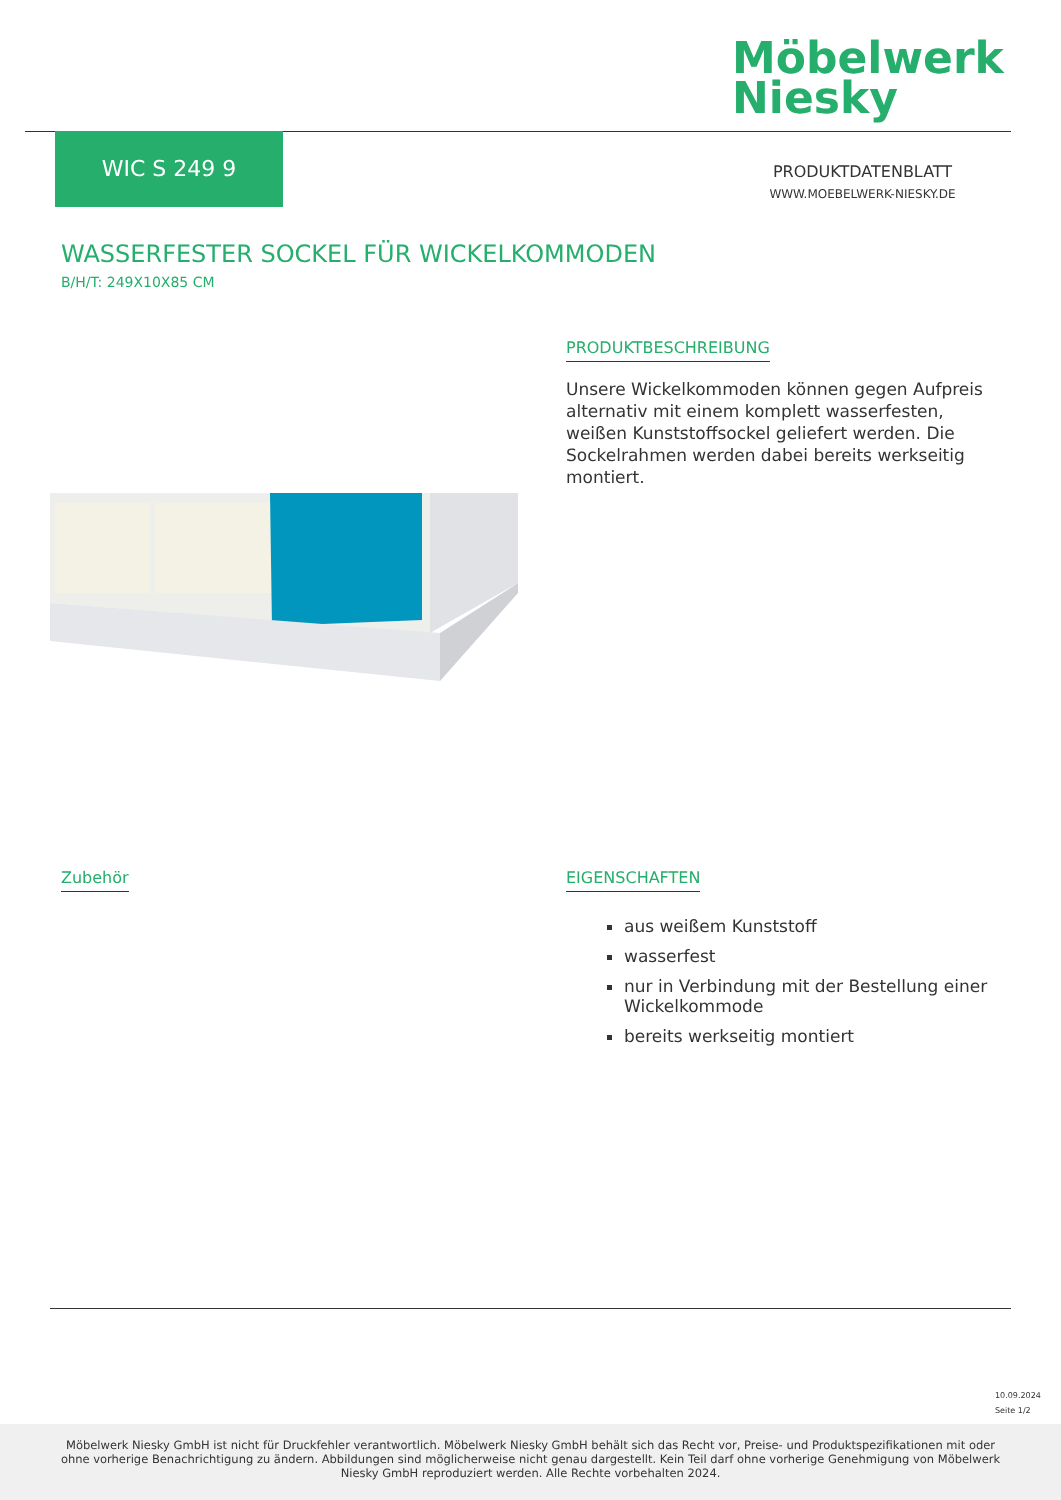Möbelwerk
Niesky
WIC S 249 9
PRODUKTDATENBLATT
WWW.MOEBELWERK-NIESKY.DE
WASSERFESTER SOCKEL FÜR WICKELKOMMODEN
B/H/T: 249X10X85 CM
PRODUKTBESCHREIBUNG
Unsere Wickelkommoden können gegen Aufpreis alternativ mit einem komplett wasserfesten, weißen Kunststoffsockel geliefert werden. Die Sockelrahmen werden dabei bereits werkseitig montiert.
Zubehör
EIGENSCHAFTEN
aus weißem Kunststoff
wasserfest
nur in Verbindung mit der Bestellung einer Wickelkommode
bereits werkseitig montiert
10.09.2024
Seite 1/2
Möbelwerk Niesky GmbH ist nicht für Druckfehler verantwortlich. Möbelwerk Niesky GmbH behält sich das Recht vor, Preise- und Produktspezifikationen mit oder ohne vorherige Benachrichtigung zu ändern. Abbildungen sind möglicherweise nicht genau dargestellt. Kein Teil darf ohne vorherige Genehmigung von Möbelwerk Niesky GmbH reproduziert werden. Alle Rechte vorbehalten 2024.